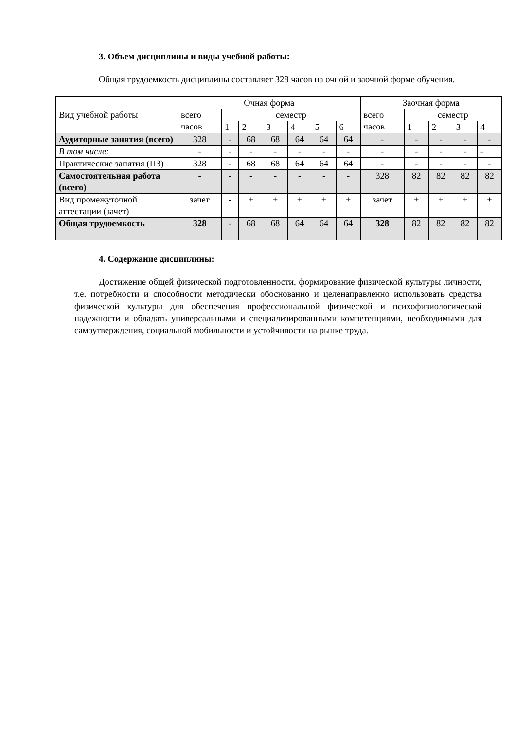3. Объем дисциплины и виды учебной работы:
Общая трудоемкость дисциплины составляет 328 часов на очной и заочной форме обучения.
| Вид учебной работы | Очная форма | | | | | | | Заочная форма | | | | |
| --- | --- | --- | --- | --- | --- | --- | --- | --- | --- | --- | --- | --- |
| | всего часов | семестр | | | | | | всего часов | семестр | | | |
| | | 1 | 2 | 3 | 4 | 5 | 6 | | 1 | 2 | 3 | 4 |
| Аудиторные занятия (всего) | 328 | - | 68 | 68 | 64 | 64 | 64 | - | - | - | - | - |
| В том числе: | - | - | - | - | - | - | - | - | - | - | - | - |
| Практические занятия (ПЗ) | 328 | - | 68 | 68 | 64 | 64 | 64 | - | - | - | - | - |
| Самостоятельная работа (всего) | - | - | - | - | - | - | - | 328 | 82 | 82 | 82 | 82 |
| Вид промежуточной аттестации (зачет) | зачет | - | + | + | + | + | + | зачет | + | + | + | + |
| Общая трудоемкость | 328 | - | 68 | 68 | 64 | 64 | 64 | 328 | 82 | 82 | 82 | 82 |
4. Содержание дисциплины:
Достижение общей физической подготовленности, формирование физической культуры личности, т.е. потребности и способности методически обоснованно и целенаправленно использовать средства физической культуры для обеспечения профессиональной физической и психофизиологической надежности и обладать универсальными и специализированными компетенциями, необходимыми для самоутверждения, социальной мобильности и устойчивости на рынке труда.